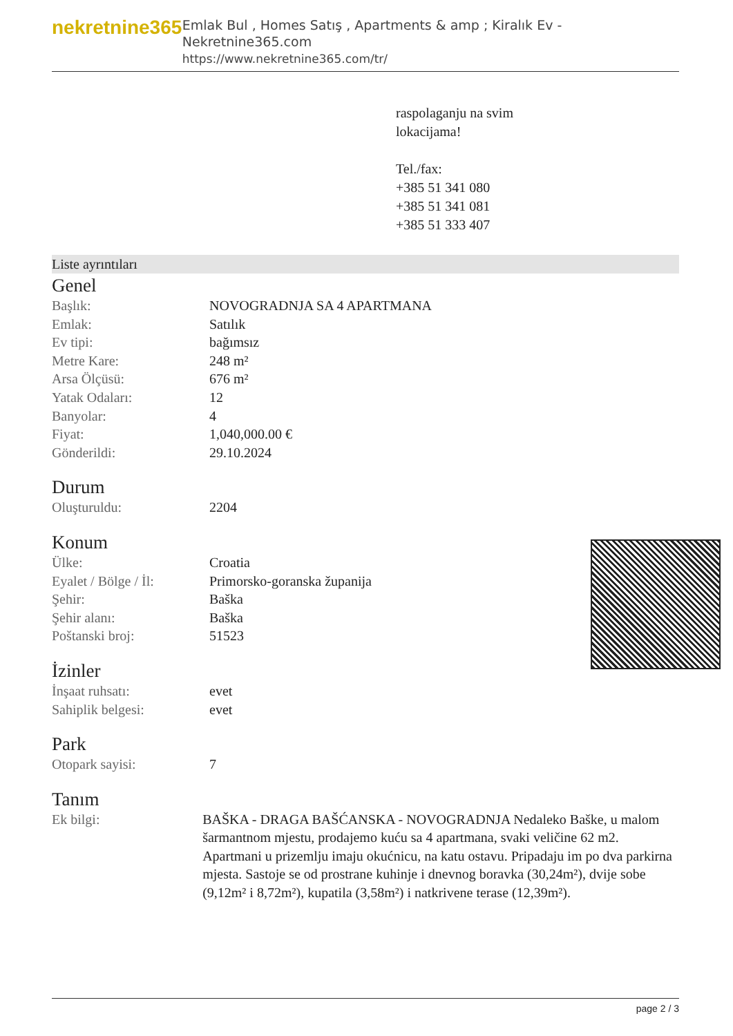nekretnine365
Emlak Bul , Homes Satış , Apartments & amp ; Kiralık Ev - Nekretnine365.com
https://www.nekretnine365.com/tr/
raspolaganju na svim
lokacijama!
Tel./fax:
+385 51 341 080
+385 51 341 081
+385 51 333 407
Liste ayrıntıları
Genel
| Başlık: | NOVOGRADNJA SA 4 APARTMANA |
| Emlak: | Satılık |
| Ev tipi: | bağımsız |
| Metre Kare: | 248 m² |
| Arsa Ölçüsü: | 676 m² |
| Yatak Odaları: | 12 |
| Banyolar: | 4 |
| Fiyat: | 1,040,000.00 € |
| Gönderildi: | 29.10.2024 |
Durum
| Oluşturuldu: | 2204 |
Konum
| Ülke: | Croatia |
| Eyalet / Bölge / İl: | Primorsko-goranska županija |
| Şehir: | Baška |
| Şehir alanı: | Baška |
| Poštanski broj: | 51523 |
İzinler
| İnşaat ruhsatı: | evet |
| Sahiplik belgesi: | evet |
Park
| Otopark sayisi: | 7 |
Tanım
| Ek bilgi: | BAŠKA - DRAGA BAŠĆANSKA - NOVOGRADNJA Nedaleko Baške, u malom šarmantnom mjestu, prodajemo kuću sa 4 apartmana, svaki veličine 62 m2. Apartmani u prizemlju imaju okućnicu, na katu ostavu. Pripadaju im po dva parkirna mjesta. Sastoje se od prostrane kuhinje i dnevnog boravka (30,24m²), dvije sobe (9,12m² i 8,72m²), kupatila (3,58m²) i natkrivene terase (12,39m²). |
page 2 / 3